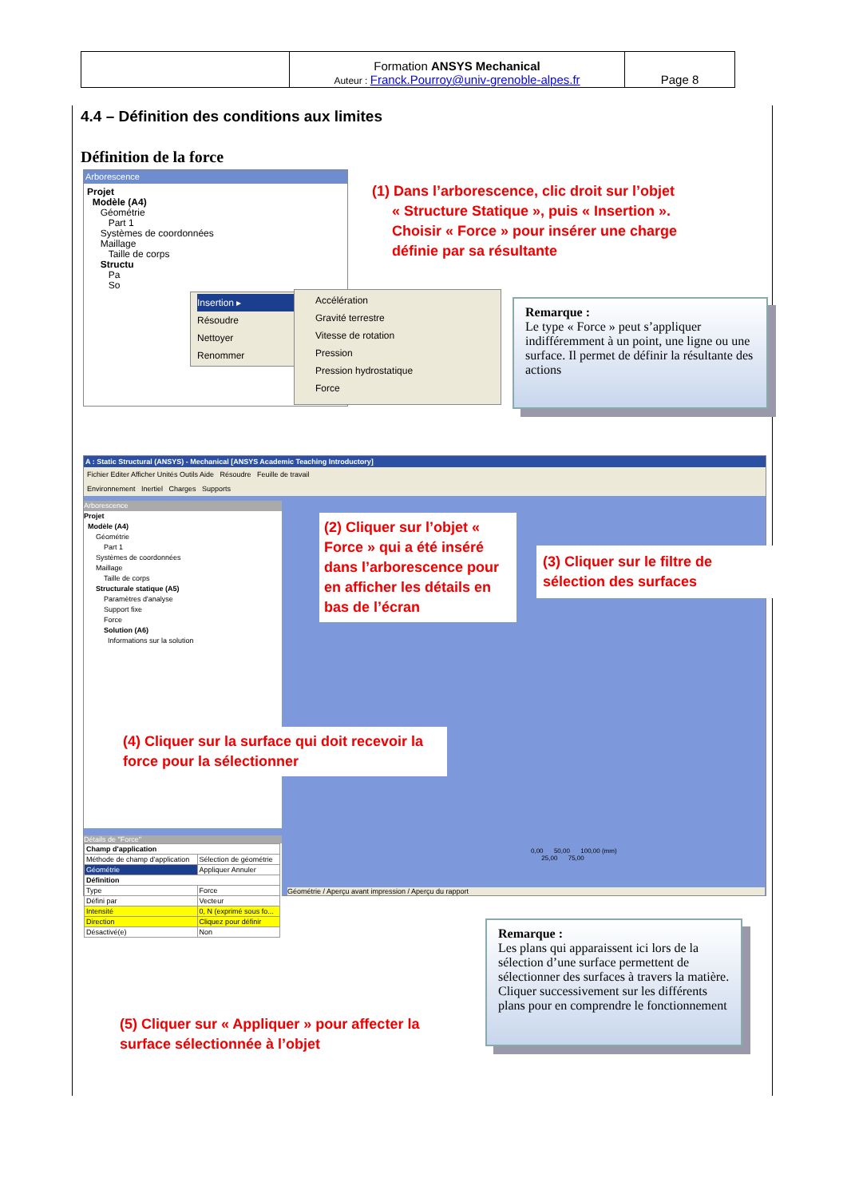| | Formation ANSYS Mechanical Auteur : Franck.Pourroy@univ-grenoble-alpes.fr | Page 8 |
4.4 – Définition des conditions aux limites
Définition de la force
Arborescence
Projet
Modèle (A4)
Géométrie
Part 1
Systèmes de coordonnées
Maillage
Taille de corps
Structu
Pa
So
Insertion ▸
Résoudre
Nettoyer
Renommer
Accélération
Gravité terrestre
Vitesse de rotation
Pression
Pression hydrostatique
Force
(1) Dans l’arborescence, clic droit sur l’objet
« Structure Statique », puis « Insertion ».
Choisir « Force » pour insérer une charge
définie par sa résultante
Remarque :
Le type « Force » peut s’appliquer indifféremment à un point, une ligne ou une surface. Il permet de définir la résultante des actions
A : Static Structural (ANSYS) - Mechanical [ANSYS Academic Teaching Introductory]
Fichier Editer Afficher Unités Outils Aide Résoudre Feuille de travail
Environnement Inertiel Charges Supports
Arborescence
Projet
Modèle (A4)
Géométrie
Part 1
Systèmes de coordonnées
Maillage
Taille de corps
Structurale statique (A5)
Paramètres d'analyse
Support fixe
Force
Solution (A6)
Informations sur la solution
Détails de "Force"
| Champ d'application | |
| Méthode de champ d'application | Sélection de géométrie |
| Géométrie | Appliquer Annuler |
| Définition | |
| Type | Force |
| Défini par | Vecteur |
| Intensité | 0, N (exprimé sous fo... |
| Direction | Cliquez pour définir |
| Désactivé(e) | Non |
0,00 50,00 100,00 (mm)
25,00 75,00
Géométrie / Aperçu avant impression / Aperçu du rapport
(2) Cliquer sur l’objet « Force » qui a été inséré dans l’arborescence pour en afficher les détails en bas de l’écran
(3) Cliquer sur le filtre de sélection des surfaces
(4) Cliquer sur la surface qui doit recevoir la force pour la sélectionner
(5) Cliquer sur « Appliquer » pour affecter la surface sélectionnée à l’objet
Remarque :
Les plans qui apparaissent ici lors de la sélection d’une surface permettent de sélectionner des surfaces à travers la matière. Cliquer successivement sur les différents plans pour en comprendre le fonctionnement